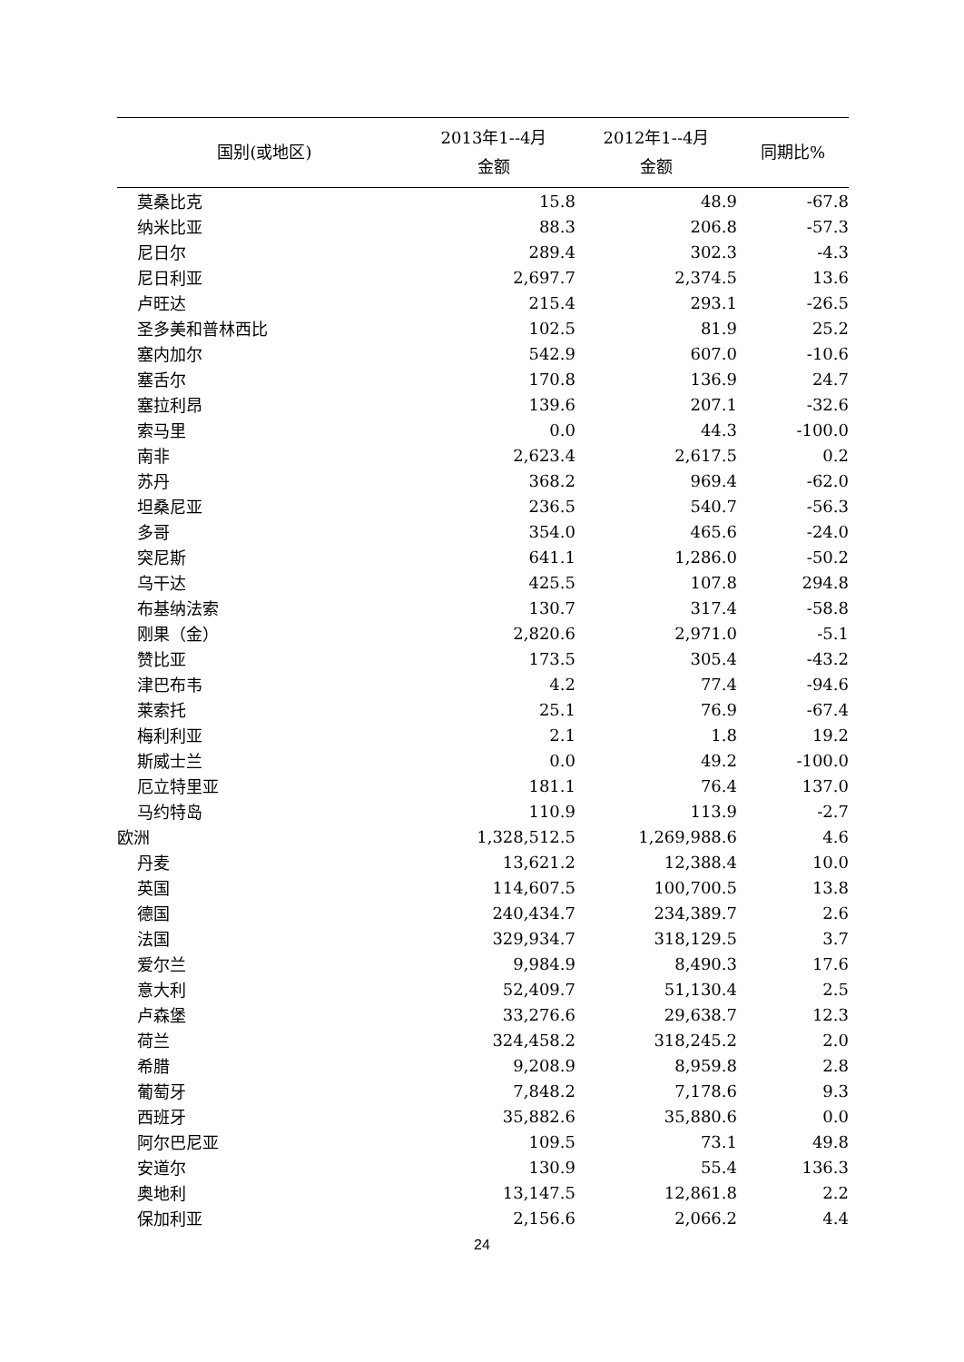| 国别(或地区) | 2013年1--4月 金额 | 2012年1--4月 金额 | 同期比% |
| --- | --- | --- | --- |
| 莫桑比克 | 15.8 | 48.9 | -67.8 |
| 纳米比亚 | 88.3 | 206.8 | -57.3 |
| 尼日尔 | 289.4 | 302.3 | -4.3 |
| 尼日利亚 | 2,697.7 | 2,374.5 | 13.6 |
| 卢旺达 | 215.4 | 293.1 | -26.5 |
| 圣多美和普林西比 | 102.5 | 81.9 | 25.2 |
| 塞内加尔 | 542.9 | 607.0 | -10.6 |
| 塞舌尔 | 170.8 | 136.9 | 24.7 |
| 塞拉利昂 | 139.6 | 207.1 | -32.6 |
| 索马里 | 0.0 | 44.3 | -100.0 |
| 南非 | 2,623.4 | 2,617.5 | 0.2 |
| 苏丹 | 368.2 | 969.4 | -62.0 |
| 坦桑尼亚 | 236.5 | 540.7 | -56.3 |
| 多哥 | 354.0 | 465.6 | -24.0 |
| 突尼斯 | 641.1 | 1,286.0 | -50.2 |
| 乌干达 | 425.5 | 107.8 | 294.8 |
| 布基纳法索 | 130.7 | 317.4 | -58.8 |
| 刚果（金） | 2,820.6 | 2,971.0 | -5.1 |
| 赞比亚 | 173.5 | 305.4 | -43.2 |
| 津巴布韦 | 4.2 | 77.4 | -94.6 |
| 莱索托 | 25.1 | 76.9 | -67.4 |
| 梅利利亚 | 2.1 | 1.8 | 19.2 |
| 斯威士兰 | 0.0 | 49.2 | -100.0 |
| 厄立特里亚 | 181.1 | 76.4 | 137.0 |
| 马约特岛 | 110.9 | 113.9 | -2.7 |
| 欧洲 | 1,328,512.5 | 1,269,988.6 | 4.6 |
| 丹麦 | 13,621.2 | 12,388.4 | 10.0 |
| 英国 | 114,607.5 | 100,700.5 | 13.8 |
| 德国 | 240,434.7 | 234,389.7 | 2.6 |
| 法国 | 329,934.7 | 318,129.5 | 3.7 |
| 爱尔兰 | 9,984.9 | 8,490.3 | 17.6 |
| 意大利 | 52,409.7 | 51,130.4 | 2.5 |
| 卢森堡 | 33,276.6 | 29,638.7 | 12.3 |
| 荷兰 | 324,458.2 | 318,245.2 | 2.0 |
| 希腊 | 9,208.9 | 8,959.8 | 2.8 |
| 葡萄牙 | 7,848.2 | 7,178.6 | 9.3 |
| 西班牙 | 35,882.6 | 35,880.6 | 0.0 |
| 阿尔巴尼亚 | 109.5 | 73.1 | 49.8 |
| 安道尔 | 130.9 | 55.4 | 136.3 |
| 奥地利 | 13,147.5 | 12,861.8 | 2.2 |
| 保加利亚 | 2,156.6 | 2,066.2 | 4.4 |
24